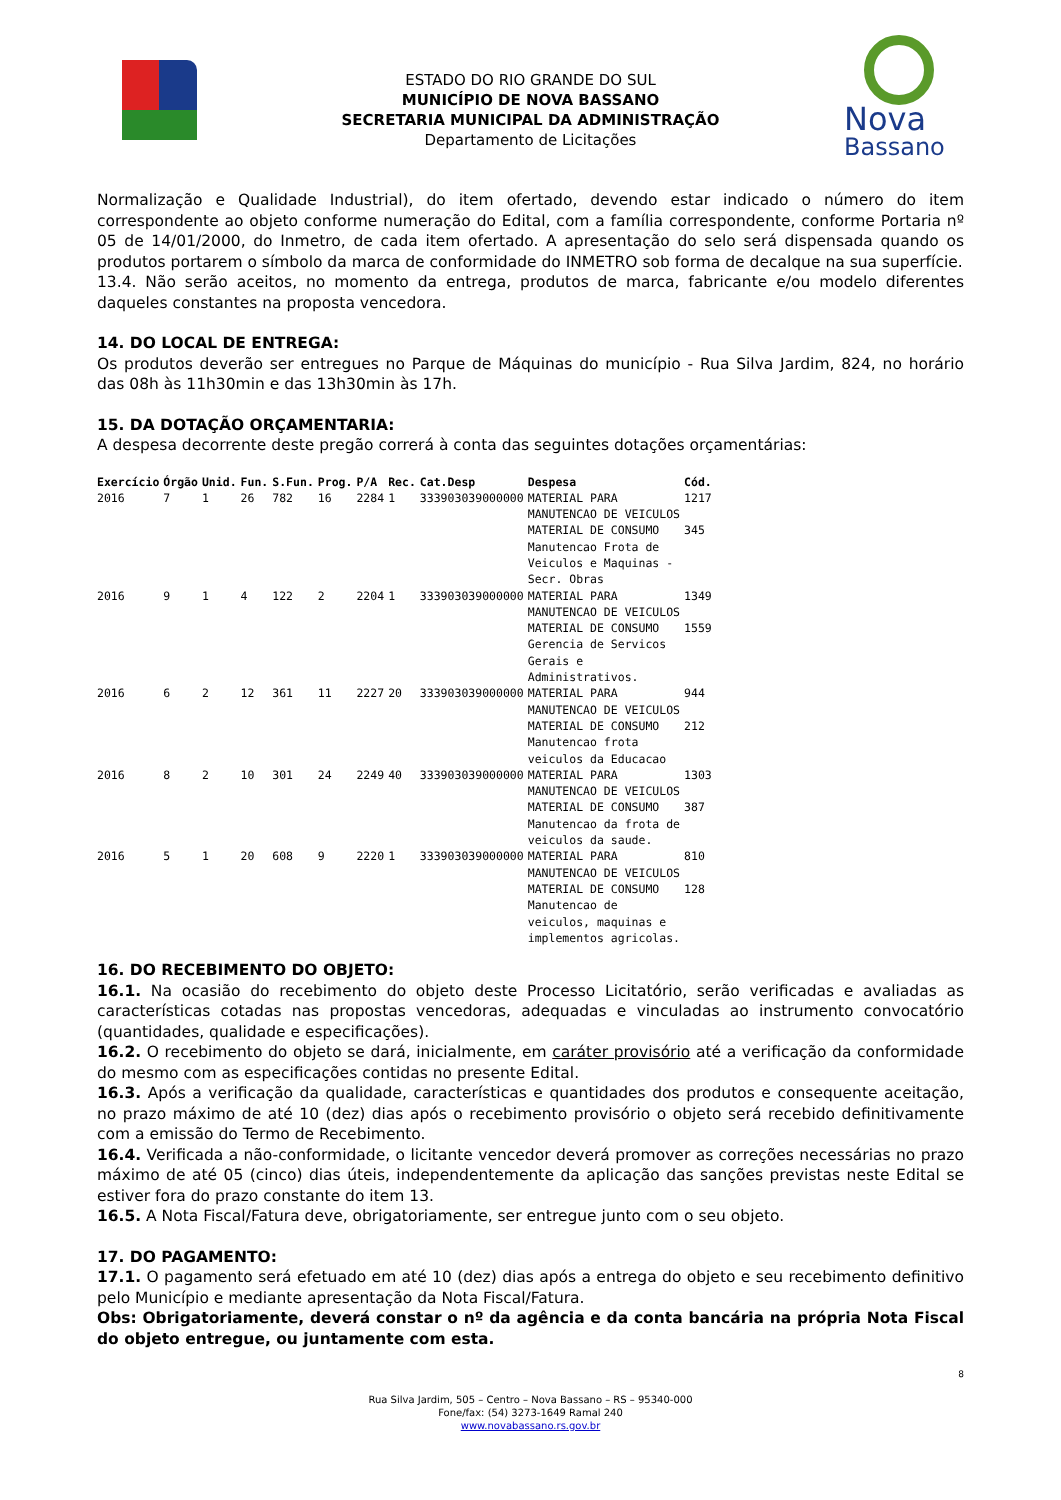ESTADO DO RIO GRANDE DO SUL
MUNICÍPIO DE NOVA BASSANO
SECRETARIA MUNICIPAL DA ADMINISTRAÇÃO
Departamento de Licitações
Nova
Bassano
Normalização e Qualidade Industrial), do item ofertado, devendo estar indicado o número do item correspondente ao objeto conforme numeração do Edital, com a família correspondente, conforme Portaria nº 05 de 14/01/2000, do Inmetro, de cada item ofertado. A apresentação do selo será dispensada quando os produtos portarem o símbolo da marca de conformidade do INMETRO sob forma de decalque na sua superfície.
13.4. Não serão aceitos, no momento da entrega, produtos de marca, fabricante e/ou modelo diferentes daqueles constantes na proposta vencedora.
14. DO LOCAL DE ENTREGA:
Os produtos deverão ser entregues no Parque de Máquinas do município - Rua Silva Jardim, 824, no horário das 08h às 11h30min e das 13h30min às 17h.
15. DA DOTAÇÃO ORÇAMENTARIA:
A despesa decorrente deste pregão correrá à conta das seguintes dotações orçamentárias:
| Exercício | Órgão | Unid. | Fun. | S.Fun. | Prog. | P/A | Rec. | Cat.Desp | Despesa | Cód. |
| --- | --- | --- | --- | --- | --- | --- | --- | --- | --- | --- |
| 2016 | 7 | 1 | 26 | 782 | 16 | 2284 | 1 | 333903039000000 | MATERIAL PARA MANUTENCAO DE VEICULOS MATERIAL DE CONSUMO Manutencao Frota de Veiculos e Maquinas - Secr. Obras | 1217 345 |
| 2016 | 9 | 1 | 4 | 122 | 2 | 2204 | 1 | 333903039000000 | MATERIAL PARA MANUTENCAO DE VEICULOS MATERIAL DE CONSUMO Gerencia de Servicos Gerais e Administrativos. | 1349 1559 |
| 2016 | 6 | 2 | 12 | 361 | 11 | 2227 | 20 | 333903039000000 | MATERIAL PARA MANUTENCAO DE VEICULOS MATERIAL DE CONSUMO Manutencao frota veiculos da Educacao | 944 212 |
| 2016 | 8 | 2 | 10 | 301 | 24 | 2249 | 40 | 333903039000000 | MATERIAL PARA MANUTENCAO DE VEICULOS MATERIAL DE CONSUMO Manutencao da frota de veiculos da saude. | 1303 387 |
| 2016 | 5 | 1 | 20 | 608 | 9 | 2220 | 1 | 333903039000000 | MATERIAL PARA MANUTENCAO DE VEICULOS MATERIAL DE CONSUMO Manutencao de veiculos, maquinas e implementos agricolas. | 810 128 |
16. DO RECEBIMENTO DO OBJETO:
16.1. Na ocasião do recebimento do objeto deste Processo Licitatório, serão verificadas e avaliadas as características cotadas nas propostas vencedoras, adequadas e vinculadas ao instrumento convocatório (quantidades, qualidade e especificações).
16.2. O recebimento do objeto se dará, inicialmente, em caráter provisório até a verificação da conformidade do mesmo com as especificações contidas no presente Edital.
16.3. Após a verificação da qualidade, características e quantidades dos produtos e consequente aceitação, no prazo máximo de até 10 (dez) dias após o recebimento provisório o objeto será recebido definitivamente com a emissão do Termo de Recebimento.
16.4. Verificada a não-conformidade, o licitante vencedor deverá promover as correções necessárias no prazo máximo de até 05 (cinco) dias úteis, independentemente da aplicação das sanções previstas neste Edital se estiver fora do prazo constante do item 13.
16.5. A Nota Fiscal/Fatura deve, obrigatoriamente, ser entregue junto com o seu objeto.
17. DO PAGAMENTO:
17.1. O pagamento será efetuado em até 10 (dez) dias após a entrega do objeto e seu recebimento definitivo pelo Município e mediante apresentação da Nota Fiscal/Fatura.
Obs: Obrigatoriamente, deverá constar o nº da agência e da conta bancária na própria Nota Fiscal do objeto entregue, ou juntamente com esta.
8
Rua Silva Jardim, 505 – Centro – Nova Bassano – RS – 95340-000
Fone/fax: (54) 3273-1649 Ramal 240
www.novabassano.rs.gov.br